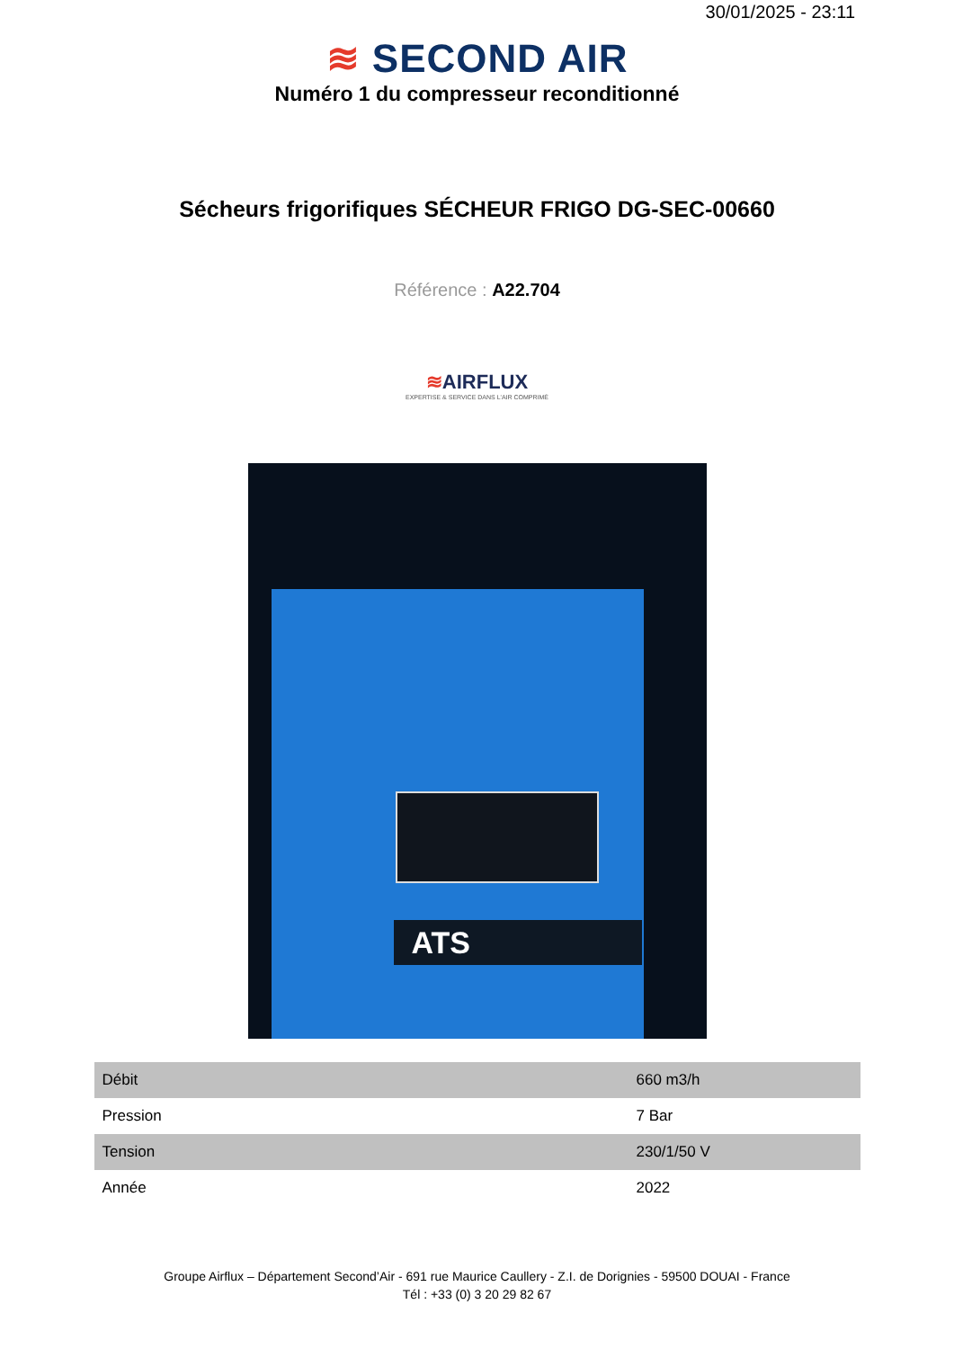30/01/2025 - 23:11
≋ SECOND AIR
Numéro 1 du compresseur reconditionné
Sécheurs frigorifiques SÉCHEUR FRIGO DG-SEC-00660
Référence : A22.704
≋AIRFLUX
EXPERTISE & SERVICE DANS L'AIR COMPRIMÉ
ATS
| Débit | 660 m3/h |
| Pression | 7 Bar |
| Tension | 230/1/50 V |
| Année | 2022 |
Groupe Airflux – Département Second’Air - 691 rue Maurice Caullery - Z.I. de Dorignies - 59500 DOUAI - France
Tél : +33 (0) 3 20 29 82 67